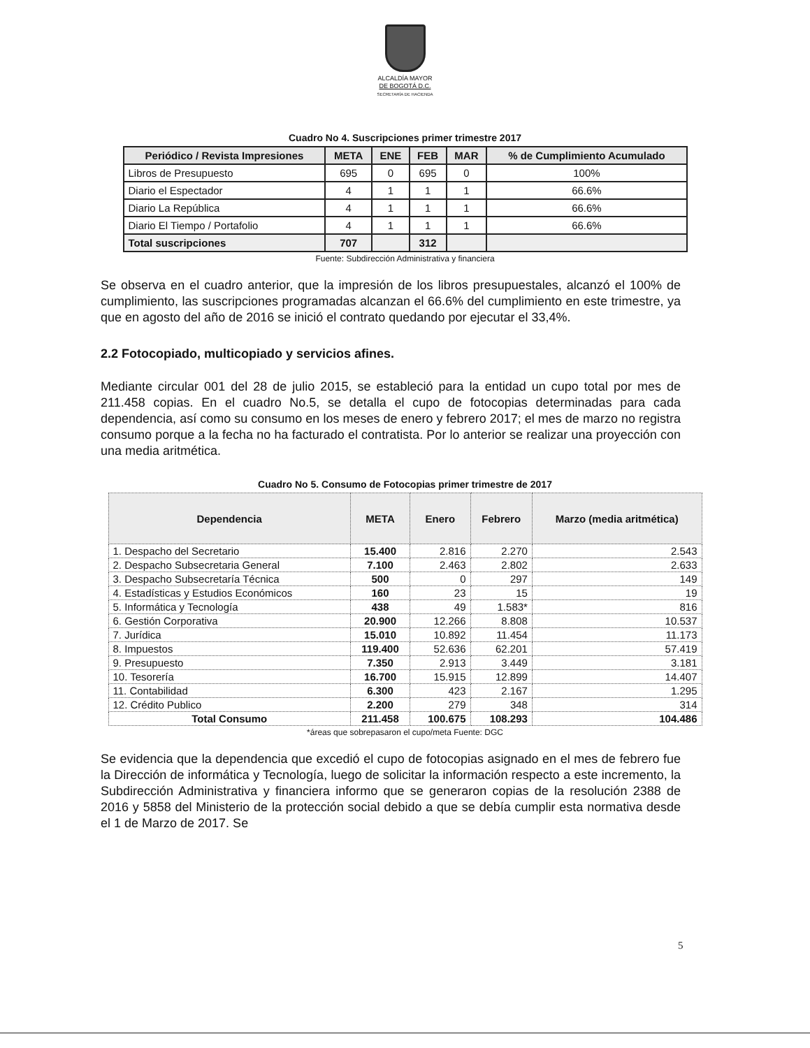ALCALDÍA MAYOR
DE BOGOTÁ D.C.
SECRETARÍA DE HACIENDA
Cuadro No 4. Suscripciones primer trimestre 2017
| Periódico / Revista Impresiones | META | ENE | FEB | MAR | % de Cumplimiento Acumulado |
| --- | --- | --- | --- | --- | --- |
| Libros de Presupuesto | 695 | 0 | 695 | 0 | 100% |
| Diario el Espectador | 4 | 1 | 1 | 1 | 66.6% |
| Diario La República | 4 | 1 | 1 | 1 | 66.6% |
| Diario El Tiempo / Portafolio | 4 | 1 | 1 | 1 | 66.6% |
| Total suscripciones | 707 | | 312 | | |
Fuente: Subdirección Administrativa y financiera
Se observa en el cuadro anterior, que la impresión de los libros presupuestales, alcanzó el 100% de cumplimiento, las suscripciones programadas alcanzan el 66.6% del cumplimiento en este trimestre, ya que en agosto del año de 2016 se inició el contrato quedando por ejecutar el 33,4%.
2.2 Fotocopiado, multicopiado y servicios afines.
Mediante circular 001 del 28 de julio 2015, se estableció para la entidad un cupo total por mes de 211.458 copias. En el cuadro No.5, se detalla el cupo de fotocopias determinadas para cada dependencia, así como su consumo en los meses de enero y febrero 2017; el mes de marzo no registra consumo porque a la fecha no ha facturado el contratista. Por lo anterior se realizar una proyección con una media aritmética.
Cuadro No 5. Consumo de Fotocopias primer trimestre de 2017
| Dependencia | META | Enero | Febrero | Marzo (media aritmética) |
| --- | --- | --- | --- | --- |
| 1. Despacho del Secretario | 15.400 | 2.816 | 2.270 | 2.543 |
| 2. Despacho Subsecretaria General | 7.100 | 2.463 | 2.802 | 2.633 |
| 3. Despacho Subsecretaría Técnica | 500 | 0 | 297 | 149 |
| 4. Estadísticas y Estudios Económicos | 160 | 23 | 15 | 19 |
| 5. Informática y Tecnología | 438 | 49 | 1.583* | 816 |
| 6. Gestión Corporativa | 20.900 | 12.266 | 8.808 | 10.537 |
| 7. Jurídica | 15.010 | 10.892 | 11.454 | 11.173 |
| 8. Impuestos | 119.400 | 52.636 | 62.201 | 57.419 |
| 9. Presupuesto | 7.350 | 2.913 | 3.449 | 3.181 |
| 10. Tesorería | 16.700 | 15.915 | 12.899 | 14.407 |
| 11. Contabilidad | 6.300 | 423 | 2.167 | 1.295 |
| 12. Crédito Publico | 2.200 | 279 | 348 | 314 |
| Total Consumo | 211.458 | 100.675 | 108.293 | 104.486 |
*áreas que sobrepasaron el cupo/meta Fuente: DGC
Se evidencia que la dependencia que excedió el cupo de fotocopias asignado en el mes de febrero fue la Dirección de informática y Tecnología, luego de solicitar la información respecto a este incremento, la Subdirección Administrativa y financiera informo que se generaron copias de la resolución 2388 de 2016 y 5858 del Ministerio de la protección social debido a que se debía cumplir esta normativa desde el 1 de Marzo de 2017. Se
5